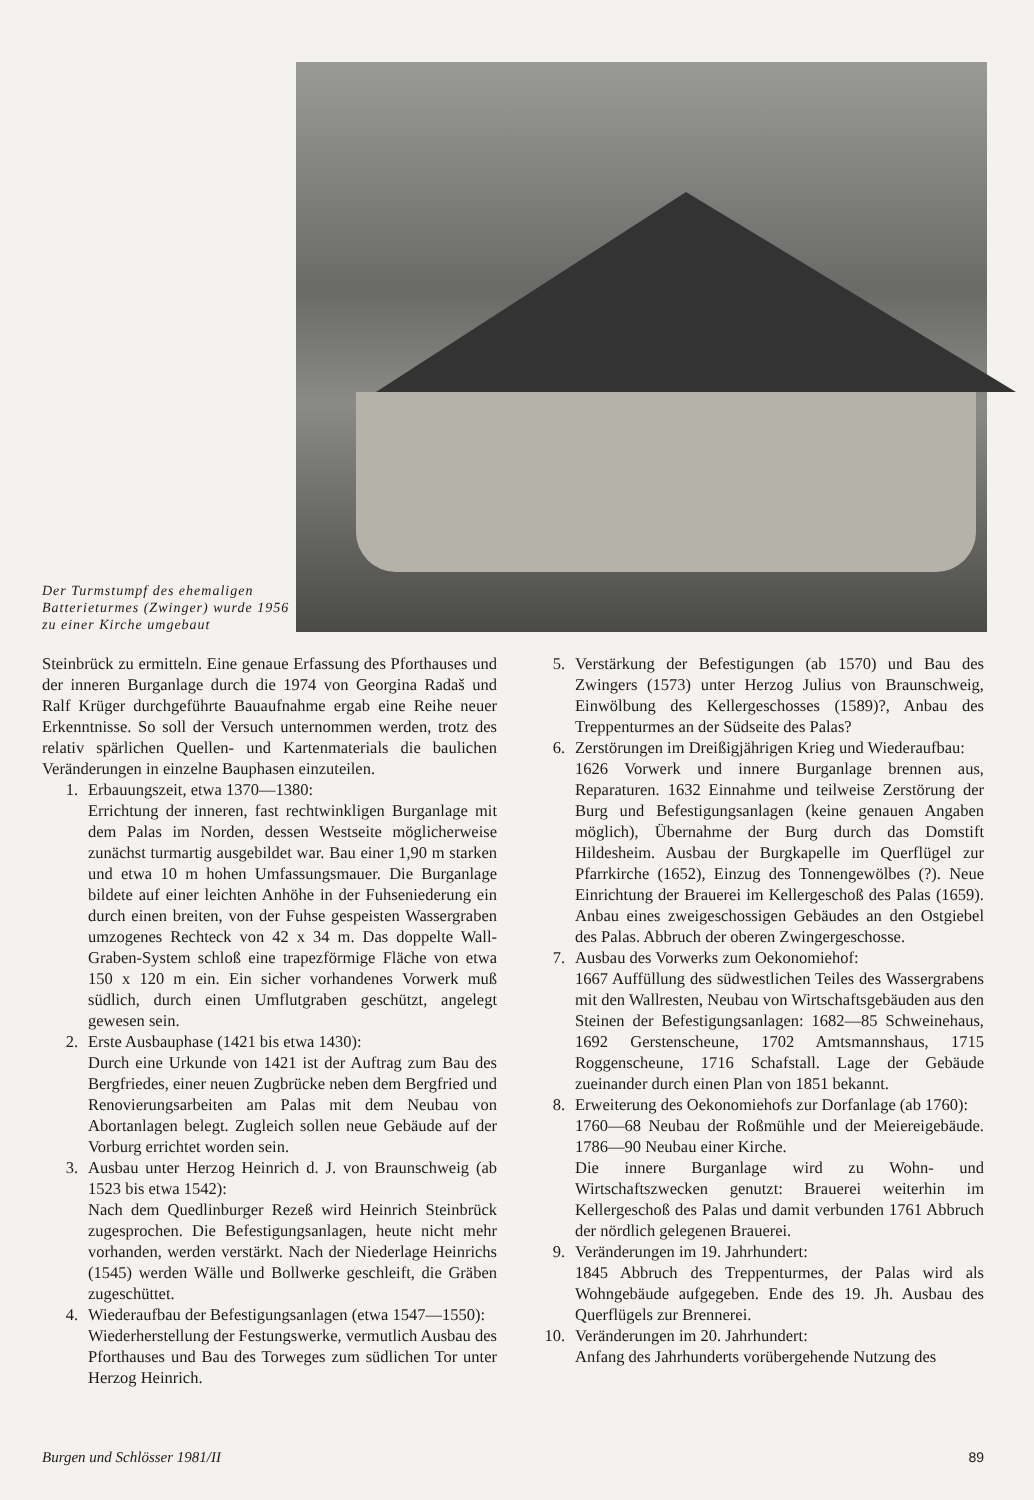Der Turmstumpf des ehemaligen Batterieturmes (Zwinger) wurde 1956 zu einer Kirche umgebaut
Steinbrück zu ermitteln. Eine genaue Erfassung des Pforthauses und der inneren Burganlage durch die 1974 von Georgina Radaš und Ralf Krüger durchgeführte Bauaufnahme ergab eine Reihe neuer Erkenntnisse. So soll der Versuch unternommen werden, trotz des relativ spärlichen Quellen- und Kartenmaterials die baulichen Veränderungen in einzelne Bauphasen einzuteilen.
1. Erbauungszeit, etwa 1370—1380:
Errichtung der inneren, fast rechtwinkligen Burganlage mit dem Palas im Norden, dessen Westseite möglicherweise zunächst turmartig ausgebildet war. Bau einer 1,90 m starken und etwa 10 m hohen Umfassungsmauer. Die Burganlage bildete auf einer leichten Anhöhe in der Fuhseniederung ein durch einen breiten, von der Fuhse gespeisten Wassergraben umzogenes Rechteck von 42 x 34 m. Das doppelte Wall-Graben-System schloß eine trapezförmige Fläche von etwa 150 x 120 m ein. Ein sicher vorhandenes Vorwerk muß südlich, durch einen Umflutgraben geschützt, angelegt gewesen sein.
2. Erste Ausbauphase (1421 bis etwa 1430):
Durch eine Urkunde von 1421 ist der Auftrag zum Bau des Bergfriedes, einer neuen Zugbrücke neben dem Bergfried und Renovierungsarbeiten am Palas mit dem Neubau von Abortanlagen belegt. Zugleich sollen neue Gebäude auf der Vorburg errichtet worden sein.
3. Ausbau unter Herzog Heinrich d. J. von Braunschweig (ab 1523 bis etwa 1542):
Nach dem Quedlinburger Rezeß wird Heinrich Steinbrück zugesprochen. Die Befestigungsanlagen, heute nicht mehr vorhanden, werden verstärkt. Nach der Niederlage Heinrichs (1545) werden Wälle und Bollwerke geschleift, die Gräben zugeschüttet.
4. Wiederaufbau der Befestigungsanlagen (etwa 1547—1550):
Wiederherstellung der Festungswerke, vermutlich Ausbau des Pforthauses und Bau des Torweges zum südlichen Tor unter Herzog Heinrich.
5. Verstärkung der Befestigungen (ab 1570) und Bau des Zwingers (1573) unter Herzog Julius von Braunschweig, Einwölbung des Kellergeschosses (1589)?, Anbau des Treppenturmes an der Südseite des Palas?
6. Zerstörungen im Dreißigjährigen Krieg und Wiederaufbau:
1626 Vorwerk und innere Burganlage brennen aus, Reparaturen. 1632 Einnahme und teilweise Zerstörung der Burg und Befestigungsanlagen (keine genauen Angaben möglich), Übernahme der Burg durch das Domstift Hildesheim. Ausbau der Burgkapelle im Querflügel zur Pfarrkirche (1652), Einzug des Tonnengewölbes (?). Neue Einrichtung der Brauerei im Kellergeschoß des Palas (1659). Anbau eines zweigeschossigen Gebäudes an den Ostgiebel des Palas. Abbruch der oberen Zwingergeschosse.
7. Ausbau des Vorwerks zum Oekonomiehof:
1667 Auffüllung des südwestlichen Teiles des Wassergrabens mit den Wallresten, Neubau von Wirtschaftsgebäuden aus den Steinen der Befestigungsanlagen: 1682—85 Schweinehaus, 1692 Gerstenscheune, 1702 Amtsmannshaus, 1715 Roggenscheune, 1716 Schafstall. Lage der Gebäude zueinander durch einen Plan von 1851 bekannt.
8. Erweiterung des Oekonomiehofs zur Dorfanlage (ab 1760):
1760—68 Neubau der Roßmühle und der Meiereigebäude. 1786—90 Neubau einer Kirche.
Die innere Burganlage wird zu Wohn- und Wirtschaftszwecken genutzt: Brauerei weiterhin im Kellergeschoß des Palas und damit verbunden 1761 Abbruch der nördlich gelegenen Brauerei.
9. Veränderungen im 19. Jahrhundert:
1845 Abbruch des Treppenturmes, der Palas wird als Wohngebäude aufgegeben. Ende des 19. Jh. Ausbau des Querflügels zur Brennerei.
10. Veränderungen im 20. Jahrhundert:
Anfang des Jahrhunderts vorübergehende Nutzung des
Burgen und Schlösser 1981/II 89